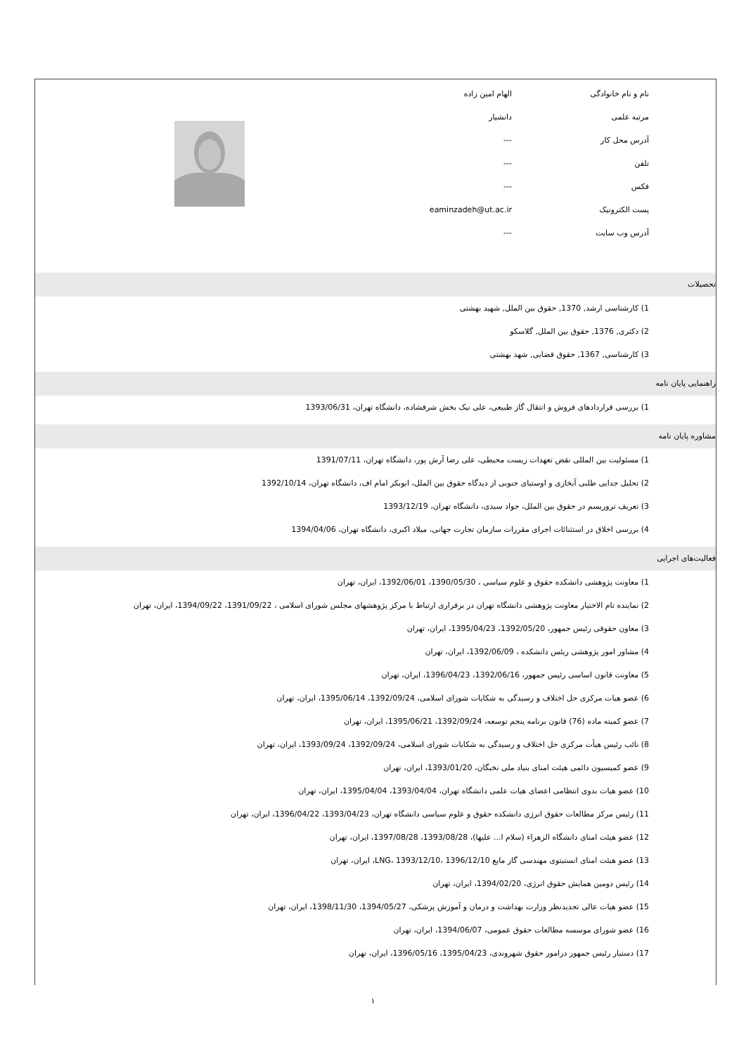| نام و نام خانوادگی | الهام امین زاده | |
| مرتبه علمی | دانشیار | |
| آدرس محل کار | --- | |
| تلفن | --- | |
| فکس | --- | |
| پست الکترونیک | eaminzadeh@ut.ac.ir | |
| آدرس وب سایت | --- | |
تحصیلات
1) کارشناسی ارشد, 1370, حقوق بین الملل, شهید بهشتی
2) دکتری, 1376, حقوق بین الملل, گلاسکو
3) کارشناسی, 1367, حقوق قضایی, شهد بهشتی
راهنمایی پایان نامه
1) بررسی قراردادهای فروش و انتقال گاز طبیعی، علی نیک بخش شرفشاده، دانشگاه تهران، 1393/06/31
مشاوره پایان نامه
1) مسئولیت بین المللی نقض تعهدات زیست محیطی، علی رضا آرش پور، دانشگاه تهران، 1391/07/11
2) تحلیل جدایی طلبی آبخازی و اوستیای جنوبی از دیدگاه حقوق بین الملل، ابوبکر امام اف، دانشگاه تهران، 1392/10/14
3) تعریف تروریسم در حقوق بین الملل، جواد سیدی، دانشگاه تهران، 1393/12/19
4) بررسی اخلاق در استثنائات اجرای مقررات سازمان تجارت جهانی، میلاد اکبری، دانشگاه تهران، 1394/04/06
فعالیت‌های اجرایی
1) معاونت پژوهشی دانشکده حقوق و علوم سیاسی ، 1390/05/30، 1392/06/01، ایران، تهران
2) نماینده تام الاختیار معاونت پژوهشی دانشگاه تهران در برقراری ارتباط با مرکز پژوهشهای مجلس شورای اسلامی ، 1391/09/22، 1394/09/22، ایران، تهران
3) معاون حقوقی رئیس جمهور، 1392/05/20، 1395/04/23، ایران، تهران
4) مشاور امور پژوهشی ریئس دانشکده ، 1392/06/09، ایران، تهران
5) معاونت قانون اساسی رئیس جمهور، 1392/06/16، 1396/04/23، ایران، تهران
6) عضو هیات مرکزی حل اختلاف و رسیدگی به شکایات شورای اسلامی، 1392/09/24، 1395/06/14، ایران، تهران
7) عضو کمیته ماده (76) قانون برنامه پنجم توسعه، 1392/09/24، 1395/06/21، ایران، تهران
8) نائب رئیس هیأت مرکزی حل اختلاف و رسیدگی به شکایات شورای اسلامی، 1392/09/24، 1393/09/24، ایران، تهران
9) عضو کمیسیون دائمی هیئت امنای بنیاد ملی نخبگان، 1393/01/20، ایران، تهران
10) عضو هیات بدوی انتظامی اعضای هیات علمی دانشگاه تهران، 1393/04/04، 1395/04/04، ایران، تهران
11) رئیس مرکز مطالعات حقوق انرژی دانشکده حقوق و علوم سیاسی دانشگاه تهران، 1393/04/23، 1396/04/22، ایران، تهران
12) عضو هیئت امنای دانشگاه الزهراء (سلام ا... علیها)، 1393/08/28، 1397/08/28، ایران، تهران
13) عضو هیئت امنای انستیتوی مهندسی گاز مایع LNG، 1393/12/10، 1396/12/10، ایران، تهران
14) رئیس دومین همایش حقوق انرژی، 1394/02/20، ایران، تهران
15) عضو هیات عالی تجدیدنظر وزارت بهداشت و درمان و آموزش پزشکی، 1394/05/27، 1398/11/30، ایران، تهران
16) عضو شورای موسسه مطالعات حقوق عمومی، 1394/06/07، ایران، تهران
17) دستیار رئیس جمهور درامور حقوق شهروندی، 1395/04/23، 1396/05/16، ایران، تهران
١